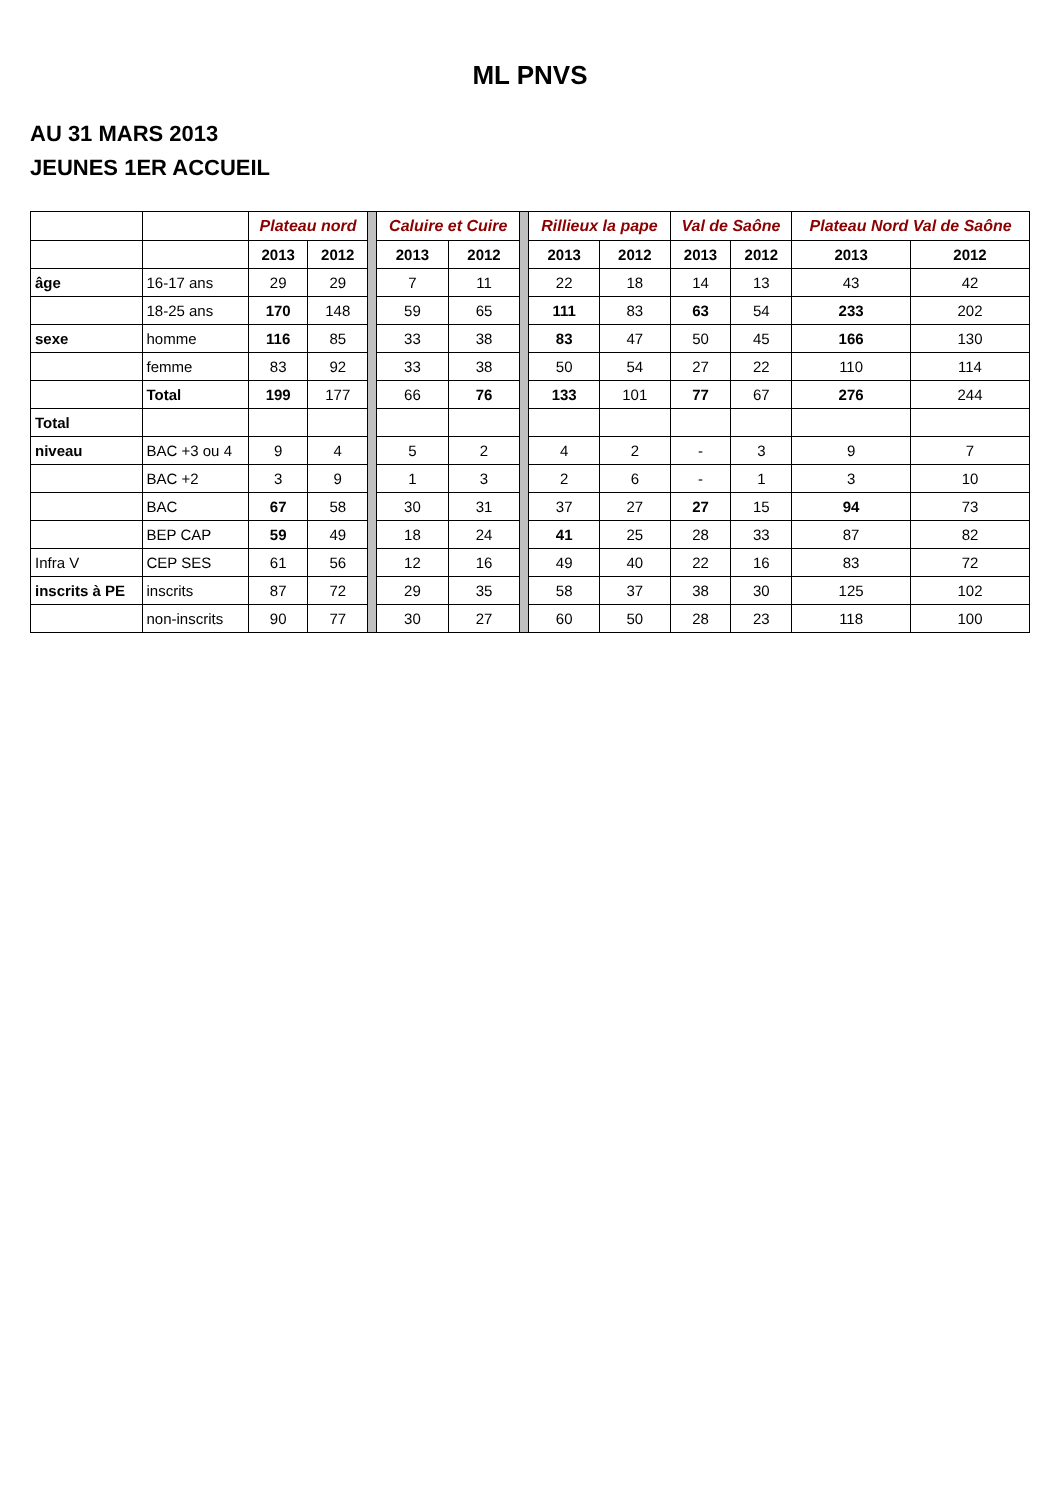ML PNVS
AU 31 MARS 2013
JEUNES 1ER ACCUEIL
| | | Plateau nord | | | Caluire et Cuire | | | Rillieux la pape | | Val de Saône | | Plateau Nord Val de Saône | |
| | | 2013 | 2012 | | 2013 | 2012 | | 2013 | 2012 | 2013 | 2012 | 2013 | 2012 |
| âge | 16-17 ans | 29 | 29 | | 7 | 11 | | 22 | 18 | 14 | 13 | 43 | 42 |
| | 18-25 ans | 170 | 148 | | 59 | 65 | | 111 | 83 | 63 | 54 | 233 | 202 |
| sexe | homme | 116 | 85 | | 33 | 38 | | 83 | 47 | 50 | 45 | 166 | 130 |
| | femme | 83 | 92 | | 33 | 38 | | 50 | 54 | 27 | 22 | 110 | 114 |
| | Total | 199 | 177 | | 66 | 76 | | 133 | 101 | 77 | 67 | 276 | 244 |
| Total | | | | | | | | | | | | | |
| niveau | BAC +3 ou 4 | 9 | 4 | | 5 | 2 | | 4 | 2 | - | 3 | 9 | 7 |
| | BAC +2 | 3 | 9 | | 1 | 3 | | 2 | 6 | - | 1 | 3 | 10 |
| | BAC | 67 | 58 | | 30 | 31 | | 37 | 27 | 27 | 15 | 94 | 73 |
| | BEP CAP | 59 | 49 | | 18 | 24 | | 41 | 25 | 28 | 33 | 87 | 82 |
| Infra V | CEP SES | 61 | 56 | | 12 | 16 | | 49 | 40 | 22 | 16 | 83 | 72 |
| inscrits à PE | inscrits | 87 | 72 | | 29 | 35 | | 58 | 37 | 38 | 30 | 125 | 102 |
| | non-inscrits | 90 | 77 | | 30 | 27 | | 60 | 50 | 28 | 23 | 118 | 100 |